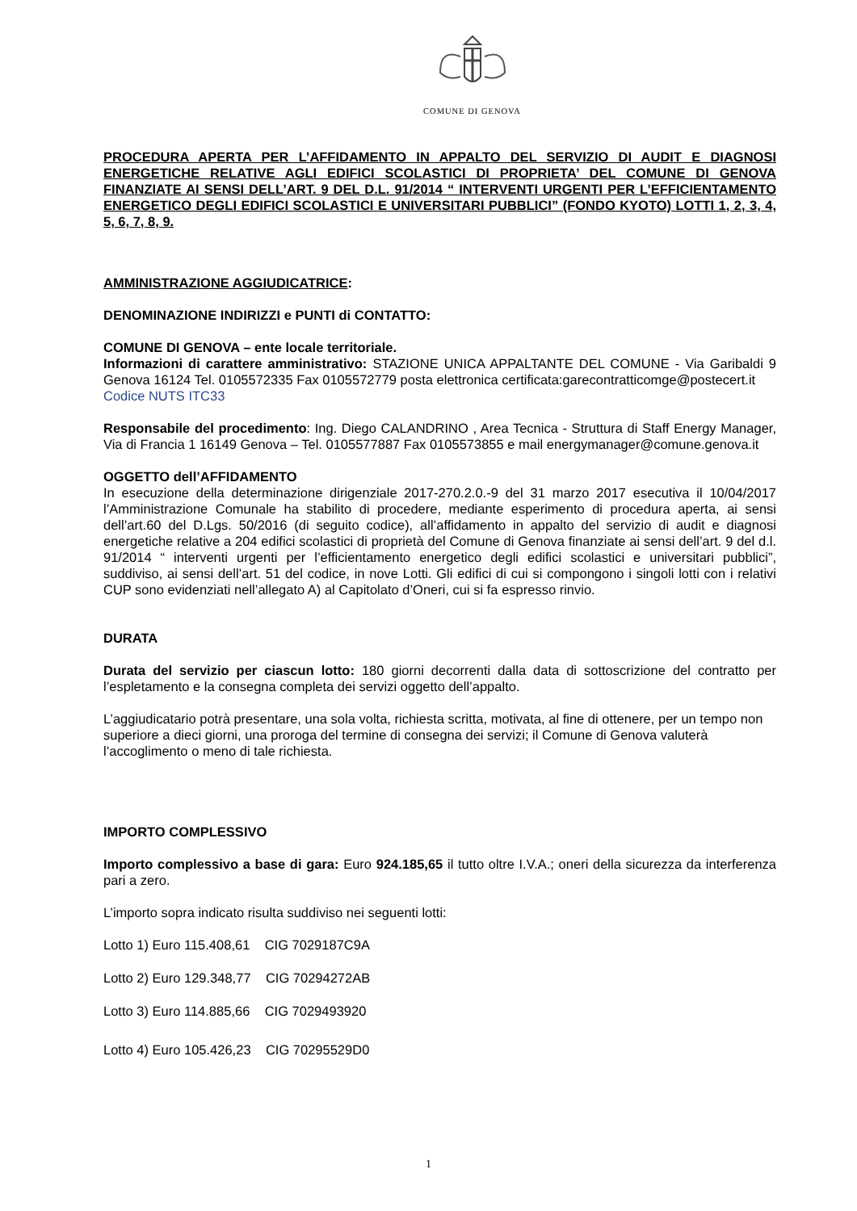COMUNE DI GENOVA
PROCEDURA APERTA PER L’AFFIDAMENTO IN APPALTO DEL SERVIZIO DI AUDIT E DIAGNOSI ENERGETICHE RELATIVE AGLI EDIFICI SCOLASTICI DI PROPRIETA’ DEL COMUNE DI GENOVA FINANZIATE AI SENSI DELL’ART. 9 DEL D.L. 91/2014 “ INTERVENTI URGENTI PER L’EFFICIENTAMENTO ENERGETICO DEGLI EDIFICI SCOLASTICI E UNIVERSITARI PUBBLICI” (FONDO KYOTO) LOTTI 1, 2, 3, 4, 5, 6, 7, 8, 9.
AMMINISTRAZIONE AGGIUDICATRICE:
DENOMINAZIONE INDIRIZZI e PUNTI di CONTATTO:
COMUNE DI GENOVA – ente locale territoriale.
Informazioni di carattere amministrativo: STAZIONE UNICA APPALTANTE DEL COMUNE - Via Garibaldi 9 Genova 16124 Tel. 0105572335 Fax 0105572779 posta elettronica certificata:garecontratticomge@postecert.it
Codice NUTS ITC33
Responsabile del procedimento: Ing. Diego CALANDRINO , Area Tecnica - Struttura di Staff Energy Manager, Via di Francia 1 16149 Genova – Tel. 0105577887 Fax 0105573855 e mail energymanager@comune.genova.it
OGGETTO dell’AFFIDAMENTO
In esecuzione della determinazione dirigenziale 2017-270.2.0.-9 del 31 marzo 2017 esecutiva il 10/04/2017 l’Amministrazione Comunale ha stabilito di procedere, mediante esperimento di procedura aperta, ai sensi dell’art.60 del D.Lgs. 50/2016 (di seguito codice), all’affidamento in appalto del servizio di audit e diagnosi energetiche relative a 204 edifici scolastici di proprietà del Comune di Genova finanziate ai sensi dell’art. 9 del d.l. 91/2014 “ interventi urgenti per l’efficientamento energetico degli edifici scolastici e universitari pubblici”, suddiviso, ai sensi dell’art. 51 del codice, in nove Lotti. Gli edifici di cui si compongono i singoli lotti con i relativi CUP sono evidenziati nell’allegato A) al Capitolato d’Oneri, cui si fa espresso rinvio.
DURATA
Durata del servizio per ciascun lotto: 180 giorni decorrenti dalla data di sottoscrizione del contratto per l’espletamento e la consegna completa dei servizi oggetto dell’appalto.
L’aggiudicatario potrà presentare, una sola volta, richiesta scritta, motivata, al fine di ottenere, per un tempo non superiore a dieci giorni, una proroga del termine di consegna dei servizi; il Comune di Genova valuterà l’accoglimento o meno di tale richiesta.
IMPORTO COMPLESSIVO
Importo complessivo a base di gara: Euro 924.185,65 il tutto oltre I.V.A.; oneri della sicurezza da interferenza pari a zero.
L’importo sopra indicato risulta suddiviso nei seguenti lotti:
Lotto 1) Euro 115.408,61 CIG 7029187C9A
Lotto 2) Euro 129.348,77 CIG 70294272AB
Lotto 3) Euro 114.885,66 CIG 7029493920
Lotto 4) Euro 105.426,23 CIG 70295529D0
1